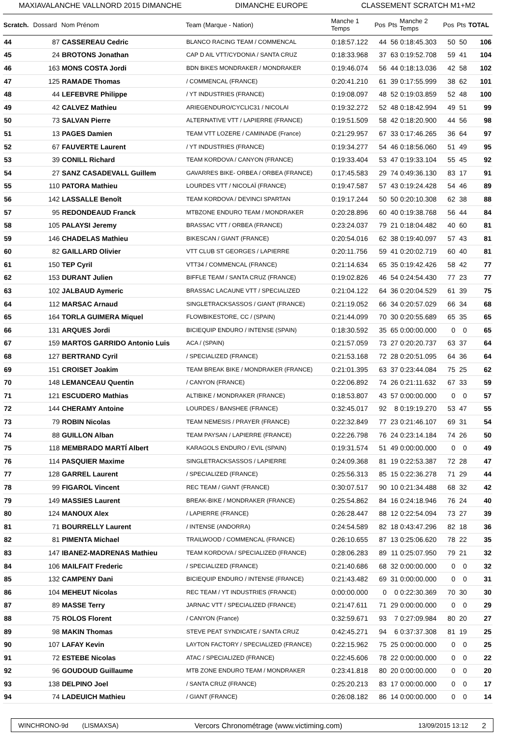MAXIAVALANCHE VALLNORD 2015 DIMANCHE DIMANCHE EUROPE CLASSEMENT SCRATCH M1+M2
| Scratch. | Dossard | Nom Prénom | Team (Marque - Nation) | Manche 1 Temps | Pos | Pts | Manche 2 Temps | Pos | Pts | TOTAL |
| --- | --- | --- | --- | --- | --- | --- | --- | --- | --- | --- |
| 44 | 87 | CASSEREAU Cedric | BLANCO RACING TEAM / COMMENCAL | 0:18:57.122 | 44 | 56 | 0:18:45.303 | 50 | 50 | 106 |
| 45 | 24 | BROTONS Jonathan | CAP D AIL VTT/CYDONIA / SANTA CRUZ | 0:18:33.968 | 37 | 63 | 0:19:52.708 | 59 | 41 | 104 |
| 46 | 163 | MONS COSTA Jordi | BDN BIKES MONDRAKER / MONDRAKER | 0:19:46.074 | 56 | 44 | 0:18:13.036 | 42 | 58 | 102 |
| 47 | 125 | RAMADE Thomas | / COMMENCAL (FRANCE) | 0:20:41.210 | 61 | 39 | 0:17:55.999 | 38 | 62 | 101 |
| 48 | 44 | LEFEBVRE Philippe | / YT INDUSTRIES (FRANCE) | 0:19:08.097 | 48 | 52 | 0:19:03.859 | 52 | 48 | 100 |
| 49 | 42 | CALVEZ Mathieu | ARIEGENDURO/CYCLIC31 / NICOLAI | 0:19:32.272 | 52 | 48 | 0:18:42.994 | 49 | 51 | 99 |
| 50 | 73 | SALVAN Pierre | ALTERNATIVE VTT / LAPIERRE (FRANCE) | 0:19:51.509 | 58 | 42 | 0:18:20.900 | 44 | 56 | 98 |
| 51 | 13 | PAGES Damien | TEAM VTT LOZERE / CAMINADE (France) | 0:21:29.957 | 67 | 33 | 0:17:46.265 | 36 | 64 | 97 |
| 52 | 67 | FAUVERTE Laurent | / YT INDUSTRIES (FRANCE) | 0:19:34.277 | 54 | 46 | 0:18:56.060 | 51 | 49 | 95 |
| 53 | 39 | CONILL Richard | TEAM KORDOVA / CANYON (FRANCE) | 0:19:33.404 | 53 | 47 | 0:19:33.104 | 55 | 45 | 92 |
| 54 | 27 | SANZ CASADEVALL Guillem | GAVARRES BIKE- ORBEA / ORBEA (FRANCE) | 0:17:45.583 | 29 | 74 | 0:49:36.130 | 83 | 17 | 91 |
| 55 | 110 | PATORA Mathieu | LOURDES VTT / NICOLAÏ (FRANCE) | 0:19:47.587 | 57 | 43 | 0:19:24.428 | 54 | 46 | 89 |
| 56 | 142 | LASSALLE Benoît | TEAM KORDOVA / DEVINCI SPARTAN | 0:19:17.244 | 50 | 50 | 0:20:10.308 | 62 | 38 | 88 |
| 57 | 95 | REDONDEAUD Franck | MTBZONE ENDURO TEAM / MONDRAKER | 0:20:28.896 | 60 | 40 | 0:19:38.768 | 56 | 44 | 84 |
| 58 | 105 | PALAYSI Jeremy | BRASSAC VTT / ORBEA (FRANCE) | 0:23:24.037 | 79 | 21 | 0:18:04.482 | 40 | 60 | 81 |
| 59 | 146 | CHADELAS Mathieu | BIKESCAN / GIANT (FRANCE) | 0:20:54.016 | 62 | 38 | 0:19:40.097 | 57 | 43 | 81 |
| 60 | 82 | GAILLARD Olivier | VTT CLUB ST GEORGES / LAPIERRE | 0:20:11.756 | 59 | 41 | 0:20:02.719 | 60 | 40 | 81 |
| 61 | 150 | TEP Cyril | VTT34 / COMMENCAL (FRANCE) | 0:21:14.634 | 65 | 35 | 0:19:42.426 | 58 | 42 | 77 |
| 62 | 153 | DURANT Julien | BIFFLE TEAM / SANTA CRUZ (FRANCE) | 0:19:02.826 | 46 | 54 | 0:24:54.430 | 77 | 23 | 77 |
| 63 | 102 | JALBAUD Aymeric | BRASSAC LACAUNE VTT / SPECIALIZED | 0:21:04.122 | 64 | 36 | 0:20:04.529 | 61 | 39 | 75 |
| 64 | 112 | MARSAC Arnaud | SINGLETRACKSASSOS / GIANT (FRANCE) | 0:21:19.052 | 66 | 34 | 0:20:57.029 | 66 | 34 | 68 |
| 65 | 164 | TORLA GUIMERA Miquel | FLOWBIKESTORE, CC / (SPAIN) | 0:21:44.099 | 70 | 30 | 0:20:55.689 | 65 | 35 | 65 |
| 66 | 131 | ARQUES Jordi | BICIEQUIP ENDURO / INTENSE (SPAIN) | 0:18:30.592 | 35 | 65 | 0:00:00.000 | 0 | 0 | 65 |
| 67 | 159 | MARTOS GARRIDO Antonio Luis | ACA / (SPAIN) | 0:21:57.059 | 73 | 27 | 0:20:20.737 | 63 | 37 | 64 |
| 68 | 127 | BERTRAND Cyril | / SPECIALIZED (FRANCE) | 0:21:53.168 | 72 | 28 | 0:20:51.095 | 64 | 36 | 64 |
| 69 | 151 | CROISET Joakim | TEAM BREAK BIKE / MONDRAKER (FRANCE) | 0:21:01.395 | 63 | 37 | 0:23:44.084 | 75 | 25 | 62 |
| 70 | 148 | LEMANCEAU Quentin | / CANYON (FRANCE) | 0:22:06.892 | 74 | 26 | 0:21:11.632 | 67 | 33 | 59 |
| 71 | 121 | ESCUDERO Mathias | ALTIBIKE / MONDRAKER (FRANCE) | 0:18:53.807 | 43 | 57 | 0:00:00.000 | 0 | 0 | 57 |
| 72 | 144 | CHERAMY Antoine | LOURDES / BANSHEE (FRANCE) | 0:32:45.017 | 92 | 8 | 0:19:19.270 | 53 | 47 | 55 |
| 73 | 79 | ROBIN Nicolas | TEAM NEMESIS / PRAYER (FRANCE) | 0:22:32.849 | 77 | 23 | 0:21:46.107 | 69 | 31 | 54 |
| 74 | 88 | GUILLON Alban | TEAM PAYSAN / LAPIERRE (FRANCE) | 0:22:26.798 | 76 | 24 | 0:23:14.184 | 74 | 26 | 50 |
| 75 | 118 | MEMBRADO MARTÍ Albert | KARAGOLS ENDURO / EVIL (SPAIN) | 0:19:31.574 | 51 | 49 | 0:00:00.000 | 0 | 0 | 49 |
| 76 | 114 | PASQUIER Maxime | SINGLETRACKSASSOS / LAPIERRE | 0:24:09.368 | 81 | 19 | 0:22:53.387 | 72 | 28 | 47 |
| 77 | 128 | GARREL Laurent | / SPECIALIZED (FRANCE) | 0:25:56.313 | 85 | 15 | 0:22:36.278 | 71 | 29 | 44 |
| 78 | 99 | FIGAROL Vincent | REC TEAM / GIANT (FRANCE) | 0:30:07.517 | 90 | 10 | 0:21:34.488 | 68 | 32 | 42 |
| 79 | 149 | MASSIES Laurent | BREAK-BIKE / MONDRAKER (FRANCE) | 0:25:54.862 | 84 | 16 | 0:24:18.946 | 76 | 24 | 40 |
| 80 | 124 | MANOUX Alex | / LAPIERRE (FRANCE) | 0:26:28.447 | 88 | 12 | 0:22:54.094 | 73 | 27 | 39 |
| 81 | 71 | BOURRELLY Laurent | / INTENSE (ANDORRA) | 0:24:54.589 | 82 | 18 | 0:43:47.296 | 82 | 18 | 36 |
| 82 | 81 | PIMENTA Michael | TRAILWOOD / COMMENCAL (FRANCE) | 0:26:10.655 | 87 | 13 | 0:25:06.620 | 78 | 22 | 35 |
| 83 | 147 | IBANEZ-MADRENAS Mathieu | TEAM KORDOVA / SPECIALIZED (FRANCE) | 0:28:06.283 | 89 | 11 | 0:25:07.950 | 79 | 21 | 32 |
| 84 | 106 | MAILFAIT Frederic | / SPECIALIZED (FRANCE) | 0:21:40.686 | 68 | 32 | 0:00:00.000 | 0 | 0 | 32 |
| 85 | 132 | CAMPENY Dani | BICIEQUIP ENDURO / INTENSE (FRANCE) | 0:21:43.482 | 69 | 31 | 0:00:00.000 | 0 | 0 | 31 |
| 86 | 104 | MEHEUT Nicolas | REC TEAM / YT INDUSTRIES (FRANCE) | 0:00:00.000 | 0 | 0 | 0:22:30.369 | 70 | 30 | 30 |
| 87 | 89 | MASSE Terry | JARNAC VTT / SPECIALIZED (FRANCE) | 0:21:47.611 | 71 | 29 | 0:00:00.000 | 0 | 0 | 29 |
| 88 | 75 | ROLOS Florent | / CANYON (France) | 0:32:59.671 | 93 | 7 | 0:27:09.984 | 80 | 20 | 27 |
| 89 | 98 | MAKIN Thomas | STEVE PEAT SYNDICATE / SANTA CRUZ | 0:42:45.271 | 94 | 6 | 0:37:37.308 | 81 | 19 | 25 |
| 90 | 107 | LAFAY Kevin | LAYTON FACTORY / SPECIALIZED (FRANCE) | 0:22:15.962 | 75 | 25 | 0:00:00.000 | 0 | 0 | 25 |
| 91 | 72 | ESTEBE Nicolas | ATAC / SPECIALIZED (FRANCE) | 0:22:45.606 | 78 | 22 | 0:00:00.000 | 0 | 0 | 22 |
| 92 | 96 | GOUDOUD Guillaume | MTB ZONE ENDURO TEAM / MONDRAKER | 0:23:41.818 | 80 | 20 | 0:00:00.000 | 0 | 0 | 20 |
| 93 | 138 | DELPINO Joel | / SANTA CRUZ (FRANCE) | 0:25:20.213 | 83 | 17 | 0:00:00.000 | 0 | 0 | 17 |
| 94 | 74 | LADEUICH Mathieu | / GIANT (FRANCE) | 0:26:08.182 | 86 | 14 | 0:00:00.000 | 0 | 0 | 14 |
WINCHRONO-9d (LISMAXSA)
Vercors Chronométrage (www.victiming.com)
13/09/2015 13:12
2